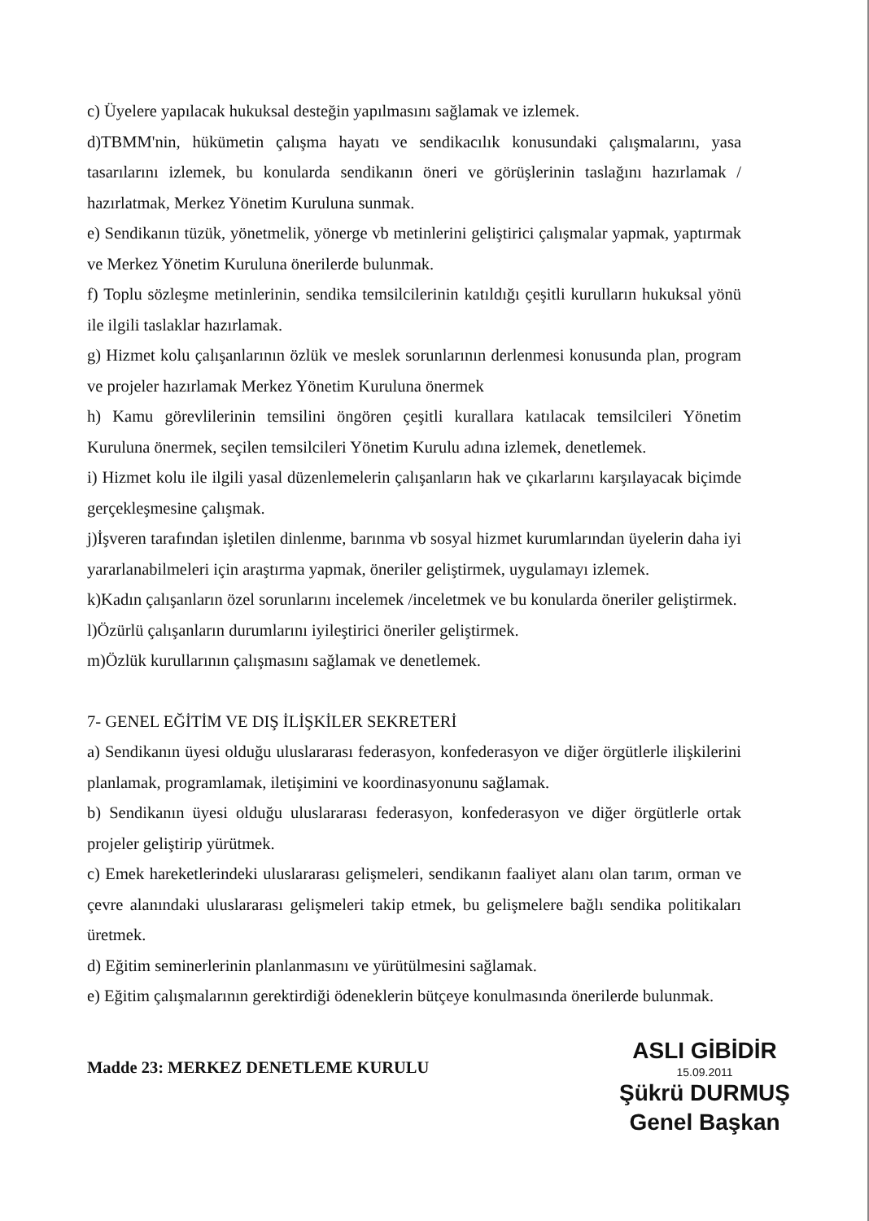c) Üyelere yapılacak hukuksal desteğin yapılmasını sağlamak ve izlemek.
d)TBMM'nin, hükümetin çalışma hayatı ve sendikacılık konusundaki çalışmalarını, yasa tasarılarını izlemek, bu konularda sendikanın öneri ve görüşlerinin taslağını hazırlamak / hazırlatmak, Merkez Yönetim Kuruluna sunmak.
e) Sendikanın tüzük, yönetmelik, yönerge vb metinlerini geliştirici çalışmalar yapmak, yaptırmak ve Merkez Yönetim Kuruluna önerilerde bulunmak.
f) Toplu sözleşme metinlerinin, sendika temsilcilerinin katıldığı çeşitli kurulların hukuksal yönü ile ilgili taslaklar hazırlamak.
g) Hizmet kolu çalışanlarının özlük ve meslek sorunlarının derlenmesi konusunda plan, program ve projeler hazırlamak Merkez Yönetim Kuruluna önermek
h) Kamu görevlilerinin temsilini öngören çeşitli kurallara katılacak temsilcileri Yönetim Kuruluna önermek, seçilen temsilcileri Yönetim Kurulu adına izlemek, denetlemek.
i) Hizmet kolu ile ilgili yasal düzenlemelerin çalışanların hak ve çıkarlarını karşılayacak biçimde gerçekleşmesine çalışmak.
j)İşveren tarafından işletilen dinlenme, barınma vb sosyal hizmet kurumlarından üyelerin daha iyi yararlanabilmeleri için araştırma yapmak, öneriler geliştirmek, uygulamayı izlemek.
k)Kadın çalışanların özel sorunlarını incelemek /inceletmek ve bu konularda öneriler geliştirmek.
l)Özürlü çalışanların durumlarını iyileştirici öneriler geliştirmek.
m)Özlük kurullarının çalışmasını sağlamak ve denetlemek.
7- GENEL EĞİTİM VE DIŞ İLİŞKİLER SEKRETERİ
a) Sendikanın üyesi olduğu uluslararası federasyon, konfederasyon ve diğer örgütlerle ilişkilerini planlamak, programlamak, iletişimini ve koordinasyonunu sağlamak.
b) Sendikanın üyesi olduğu uluslararası federasyon, konfederasyon ve diğer örgütlerle ortak projeler geliştirip yürütmek.
c) Emek hareketlerindeki uluslararası gelişmeleri, sendikanın faaliyet alanı olan tarım, orman ve çevre alanındaki uluslararası gelişmeleri takip etmek, bu gelişmelere bağlı sendika politikaları üretmek.
d) Eğitim seminerlerinin planlanmasını ve yürütülmesini sağlamak.
e) Eğitim çalışmalarının gerektirdiği ödeneklerin bütçeye konulmasında önerilerde bulunmak.
Madde 23: MERKEZ DENETLEME KURULU
ASLI GİBİDİR
15.09.2011
Şükrü DURMUŞ
Genel Başkan